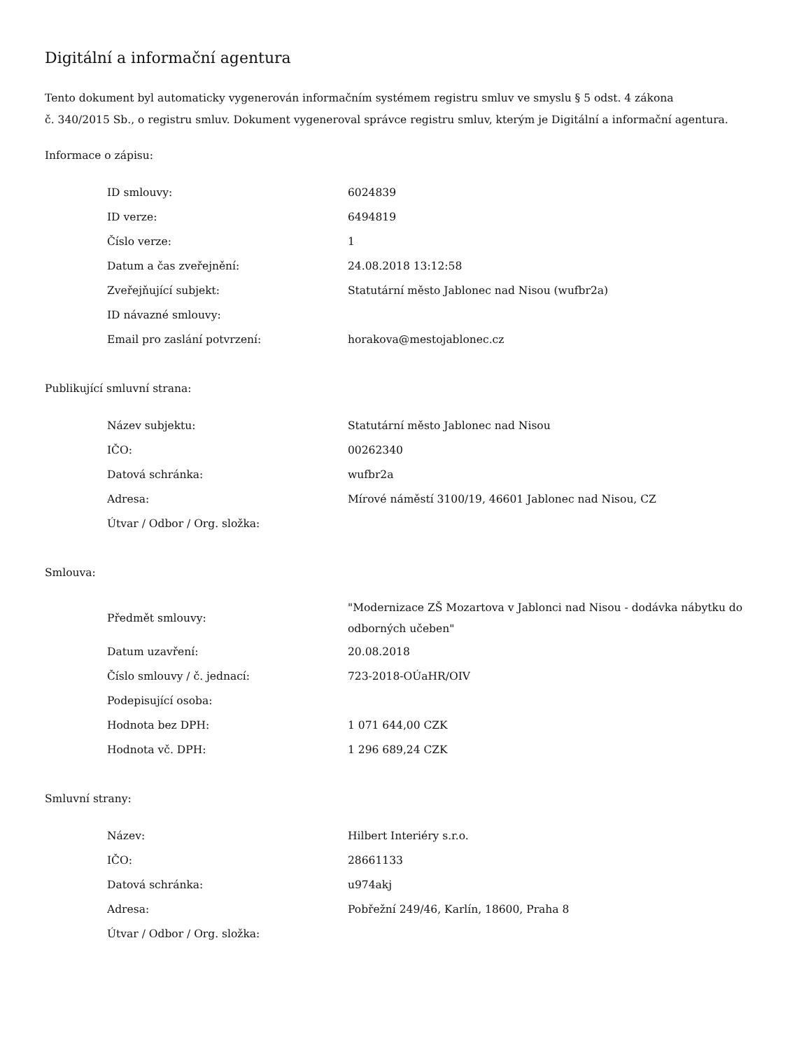Digitální a informační agentura
Tento dokument byl automaticky vygenerován informačním systémem registru smluv ve smyslu § 5 odst. 4 zákona
č. 340/2015 Sb., o registru smluv. Dokument vygeneroval správce registru smluv, kterým je Digitální a informační agentura.
Informace o zápisu:
| ID smlouvy: | 6024839 |
| ID verze: | 6494819 |
| Číslo verze: | 1 |
| Datum a čas zveřejnění: | 24.08.2018 13:12:58 |
| Zveřejňující subjekt: | Statutární město Jablonec nad Nisou (wufbr2a) |
| ID návazné smlouvy: | |
| Email pro zaslání potvrzení: | horakova@mestojablonec.cz |
Publikující smluvní strana:
| Název subjektu: | Statutární město Jablonec nad Nisou |
| IČO: | 00262340 |
| Datová schránka: | wufbr2a |
| Adresa: | Mírové náměstí 3100/19, 46601 Jablonec nad Nisou, CZ |
| Útvar / Odbor / Org. složka: | |
Smlouva:
| Předmět smlouvy: | "Modernizace ZŠ Mozartova v Jablonci nad Nisou - dodávka nábytku do odborných učeben" |
| Datum uzavření: | 20.08.2018 |
| Číslo smlouvy / č. jednací: | 723-2018-OÚaHR/OIV |
| Podepisující osoba: | |
| Hodnota bez DPH: | 1 071 644,00 CZK |
| Hodnota vč. DPH: | 1 296 689,24 CZK |
Smluvní strany:
| Název: | Hilbert Interiéry s.r.o. |
| IČO: | 28661133 |
| Datová schránka: | u974akj |
| Adresa: | Pobřežní 249/46, Karlín, 18600, Praha 8 |
| Útvar / Odbor / Org. složka: | |